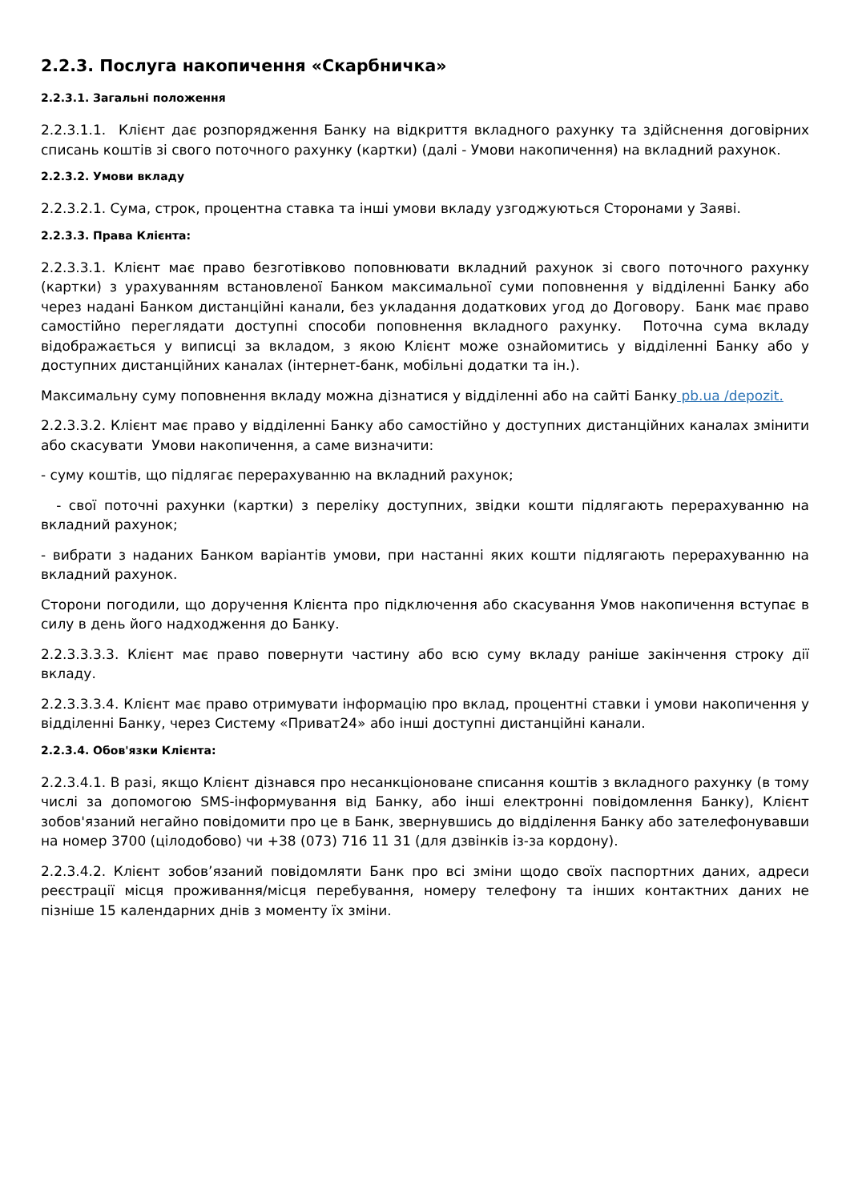2.2.3. Послуга накопичення «Скарбничка»
2.2.3.1. Загальні положення
2.2.3.1.1. Клієнт дає розпорядження Банку на відкриття вкладного рахунку та здійснення договірних списань коштів зі свого поточного рахунку (картки) (далі - Умови накопичення) на вкладний рахунок.
2.2.3.2. Умови вкладу
2.2.3.2.1. Сума, строк, процентна ставка та інші умови вкладу узгоджуються Сторонами у Заяві.
2.2.3.3. Права Клієнта:
2.2.3.3.1. Клієнт має право безготівково поповнювати вкладний рахунок зі свого поточного рахунку (картки) з урахуванням встановленої Банком максимальної суми поповнення у відділенні Банку або через надані Банком дистанційні канали, без укладання додаткових угод до Договору. Банк має право самостійно переглядати доступні способи поповнення вкладного рахунку. Поточна сума вкладу відображається у виписці за вкладом, з якою Клієнт може ознайомитись у відділенні Банку або у доступних дистанційних каналах (інтернет-банк, мобільні додатки та ін.).
Максимальну суму поповнення вкладу можна дізнатися у відділенні або на сайті Банку pb.ua /depozit.
2.2.3.3.2. Клієнт має право у відділенні Банку або самостійно у доступних дистанційних каналах змінити або скасувати Умови накопичення, а саме визначити:
- суму коштів, що підлягає перерахуванню на вкладний рахунок;
- свої поточні рахунки (картки) з переліку доступних, звідки кошти підлягають перерахуванню на вкладний рахунок;
- вибрати з наданих Банком варіантів умови, при настанні яких кошти підлягають перерахуванню на вкладний рахунок.
Сторони погодили, що доручення Клієнта про підключення або скасування Умов накопичення вступає в силу в день його надходження до Банку.
2.2.3.3.3.3. Клієнт має право повернути частину або всю суму вкладу раніше закінчення строку дії вкладу.
2.2.3.3.3.4. Клієнт має право отримувати інформацію про вклад, процентні ставки і умови накопичення у відділенні Банку, через Систему «Приват24» або інші доступні дистанційні канали.
2.2.3.4. Обов'язки Клієнта:
2.2.3.4.1. В разі, якщо Клієнт дізнався про несанкціоноване списання коштів з вкладного рахунку (в тому числі за допомогою SMS-інформування від Банку, або інші електронні повідомлення Банку), Клієнт зобов'язаний негайно повідомити про це в Банк, звернувшись до відділення Банку або зателефонувавши на номер 3700 (цілодобово) чи +38 (073) 716 11 31 (для дзвінків із-за кордону).
2.2.3.4.2. Клієнт зобов’язаний повідомляти Банк про всі зміни щодо своїх паспортних даних, адреси реєстрації місця проживання/місця перебування, номеру телефону та інших контактних даних не пізніше 15 календарних днів з моменту їх зміни.